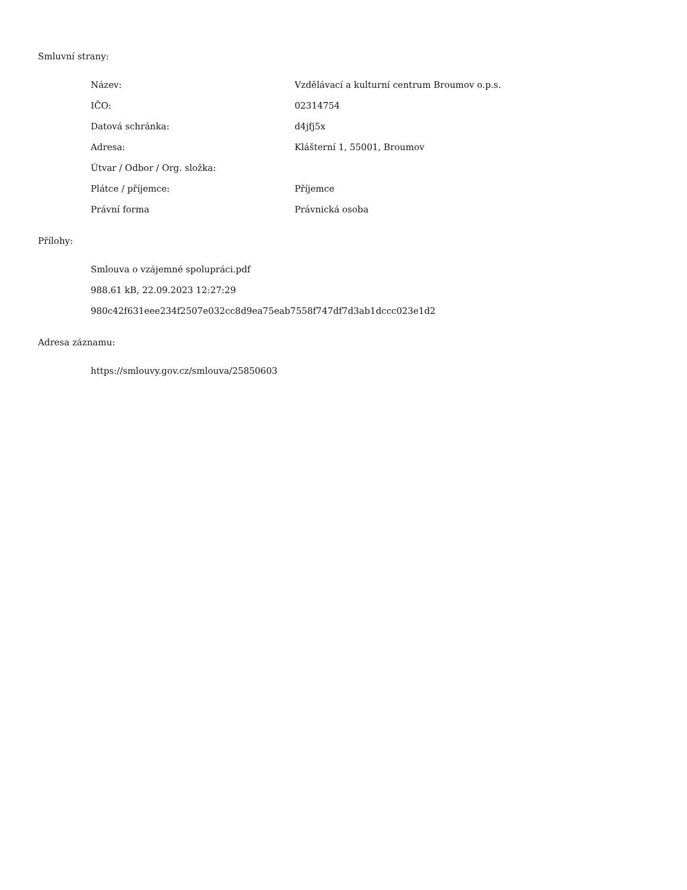Smluvní strany:
| Název: | Vzdělávací a kulturní centrum Broumov o.p.s. |
| IČO: | 02314754 |
| Datová schránka: | d4jfj5x |
| Adresa: | Klášterní 1, 55001, Broumov |
| Útvar / Odbor / Org. složka: | |
| Plátce / příjemce: | Příjemce |
| Právní forma | Právnická osoba |
Přílohy:
Smlouva o vzájemné spolupráci.pdf
988.61 kB, 22.09.2023 12:27:29
980c42f631eee234f2507e032cc8d9ea75eab7558f747df7d3ab1dccc023e1d2
Adresa záznamu:
https://smlouvy.gov.cz/smlouva/25850603